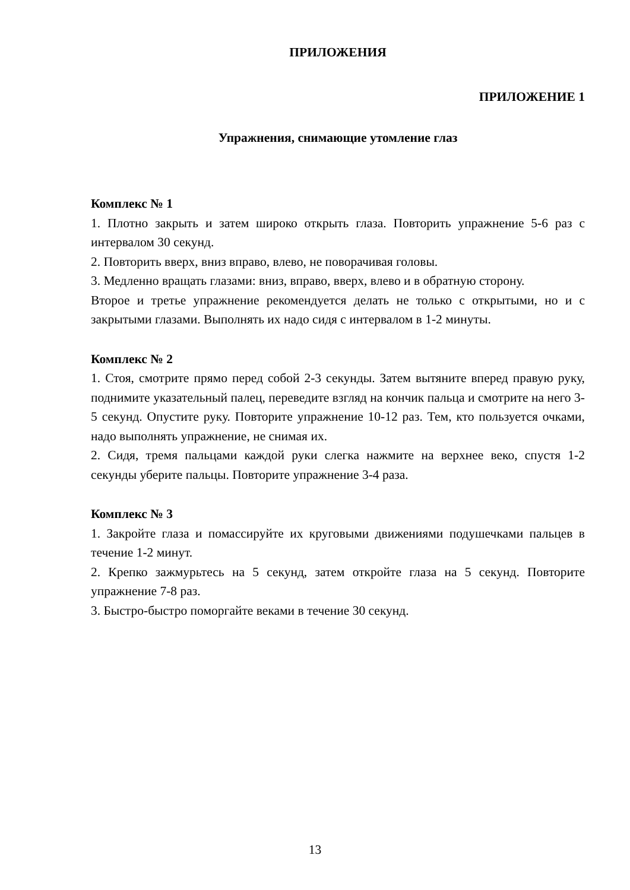ПРИЛОЖЕНИЯ
ПРИЛОЖЕНИЕ 1
Упражнения, снимающие утомление глаз
Комплекс № 1
1. Плотно закрыть и затем широко открыть глаза. Повторить упражнение 5-6 раз с интервалом 30 секунд.
2. Повторить вверх, вниз вправо, влево, не поворачивая головы.
3. Медленно вращать глазами: вниз, вправо, вверх, влево и в обратную сторону.
Второе и третье упражнение рекомендуется делать не только с открытыми, но и с закрытыми глазами. Выполнять их надо сидя с интервалом в 1-2 минуты.
Комплекс № 2
1. Стоя, смотрите прямо перед собой 2-3 секунды. Затем вытяните вперед правую руку, поднимите указательный палец, переведите взгляд на кончик пальца и смотрите на него 3-5 секунд. Опустите руку. Повторите упражнение 10-12 раз. Тем, кто пользуется очками, надо выполнять упражнение, не снимая их.
2. Сидя, тремя пальцами каждой руки слегка нажмите на верхнее веко, спустя 1-2 секунды уберите пальцы. Повторите упражнение 3-4 раза.
Комплекс № 3
1. Закройте глаза и помассируйте их круговыми движениями подушечками пальцев в течение 1-2 минут.
2. Крепко зажмурьтесь на 5 секунд, затем откройте глаза на 5 секунд. Повторите упражнение 7-8 раз.
3. Быстро-быстро поморгайте веками в течение 30 секунд.
13